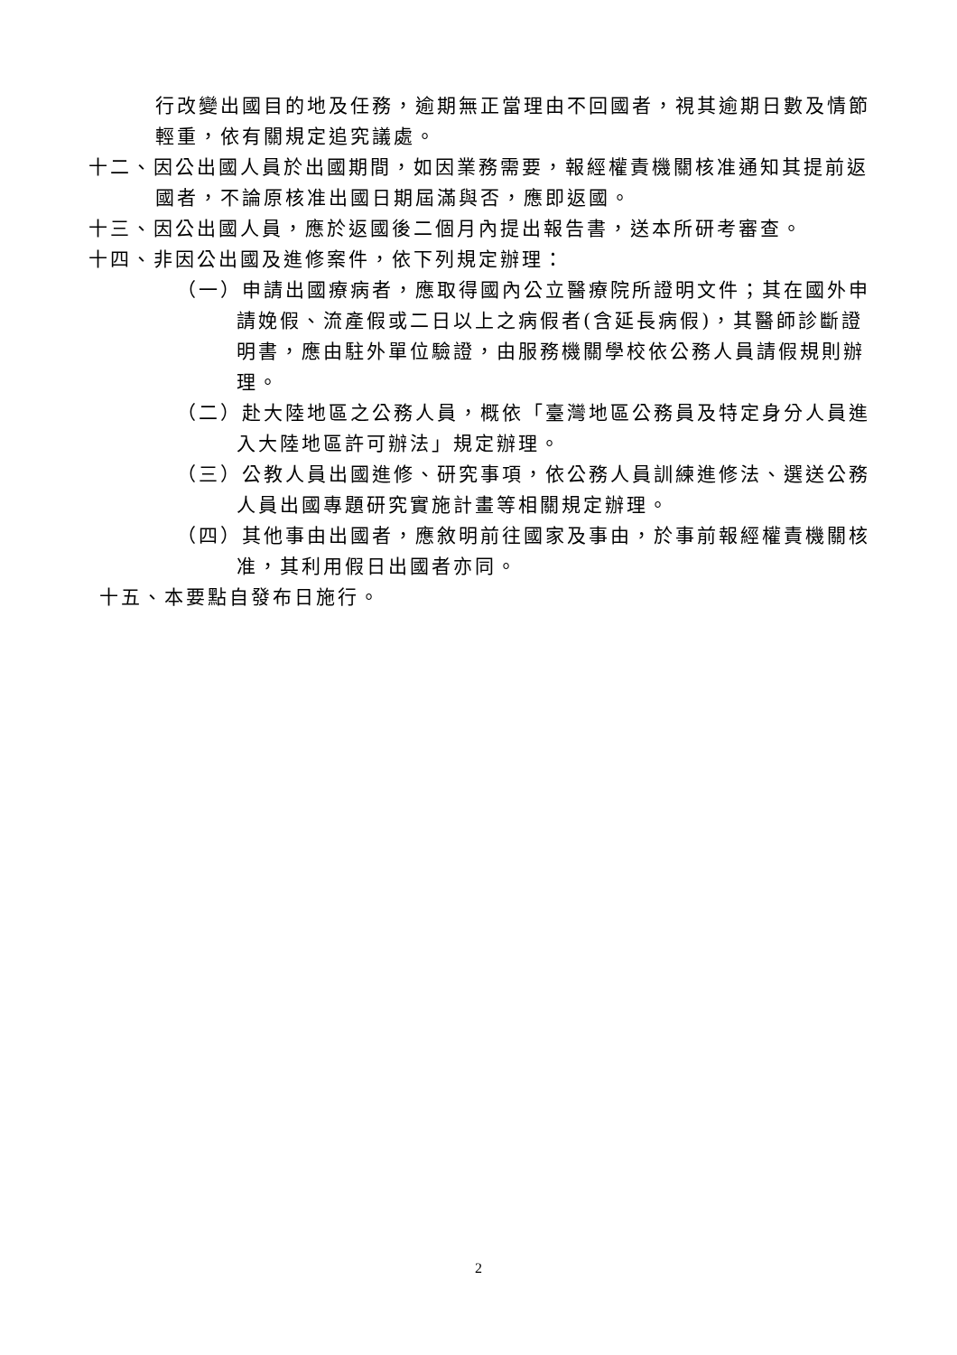行改變出國目的地及任務，逾期無正當理由不回國者，視其逾期日數及情節輕重，依有關規定追究議處。
十二、因公出國人員於出國期間，如因業務需要，報經權責機關核准通知其提前返國者，不論原核准出國日期屆滿與否，應即返國。
十三、因公出國人員，應於返國後二個月內提出報告書，送本所研考審查。
十四、非因公出國及進修案件，依下列規定辦理：
（一）申請出國療病者，應取得國內公立醫療院所證明文件；其在國外申請娩假、流產假或二日以上之病假者(含延長病假)，其醫師診斷證明書，應由駐外單位驗證，由服務機關學校依公務人員請假規則辦理。
（二）赴大陸地區之公務人員，概依「臺灣地區公務員及特定身分人員進入大陸地區許可辦法」規定辦理。
（三）公教人員出國進修、研究事項，依公務人員訓練進修法、選送公務人員出國專題研究實施計畫等相關規定辦理。
（四）其他事由出國者，應敘明前往國家及事由，於事前報經權責機關核准，其利用假日出國者亦同。
十五、本要點自發布日施行。
2